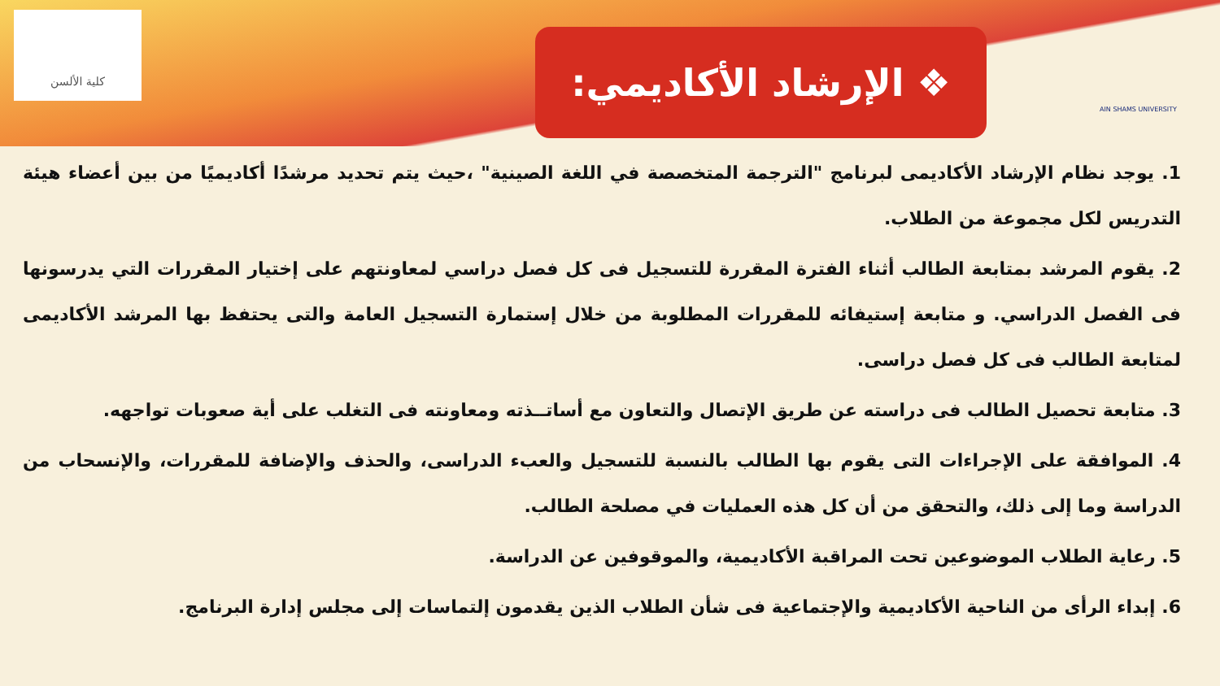كلية الألسن AIN SHAMS UNIVERSITY
❖ الإرشاد الأكاديمي:
1. يوجد نظام الإرشاد الأكاديمى لبرنامج "الترجمة المتخصصة في اللغة الصينية" ،حيث يتم تحديد مرشدًا أكاديميًا من بين أعضاء هيئة التدريس لكل مجموعة من الطلاب.
2. يقوم المرشد بمتابعة الطالب أثناء الفترة المقررة للتسجيل فى كل فصل دراسي لمعاونتهم على إختيار المقررات التي يدرسونها فى الفصل الدراسي. و متابعة إستيفائه للمقررات المطلوبة من خلال إستمارة التسجيل العامة والتى يحتفظ بها المرشد الأكاديمى لمتابعة الطالب فى كل فصل دراسى.
3. متابعة تحصيل الطالب فى دراسته عن طريق الإتصال والتعاون مع أساتــذته ومعاونته فى التغلب على أية صعوبات تواجهه.
4. الموافقة على الإجراءات التى يقوم بها الطالب بالنسبة للتسجيل والعبء الدراسى، والحذف والإضافة للمقررات، والإنسحاب من الدراسة وما إلى ذلك، والتحقق من أن كل هذه العمليات في مصلحة الطالب.
5. رعاية الطلاب الموضوعين تحت المراقبة الأكاديمية، والموقوفين عن الدراسة.
6. إبداء الرأى من الناحية الأكاديمية والإجتماعية فى شأن الطلاب الذين يقدمون إلتماسات إلى مجلس إدارة البرنامج.